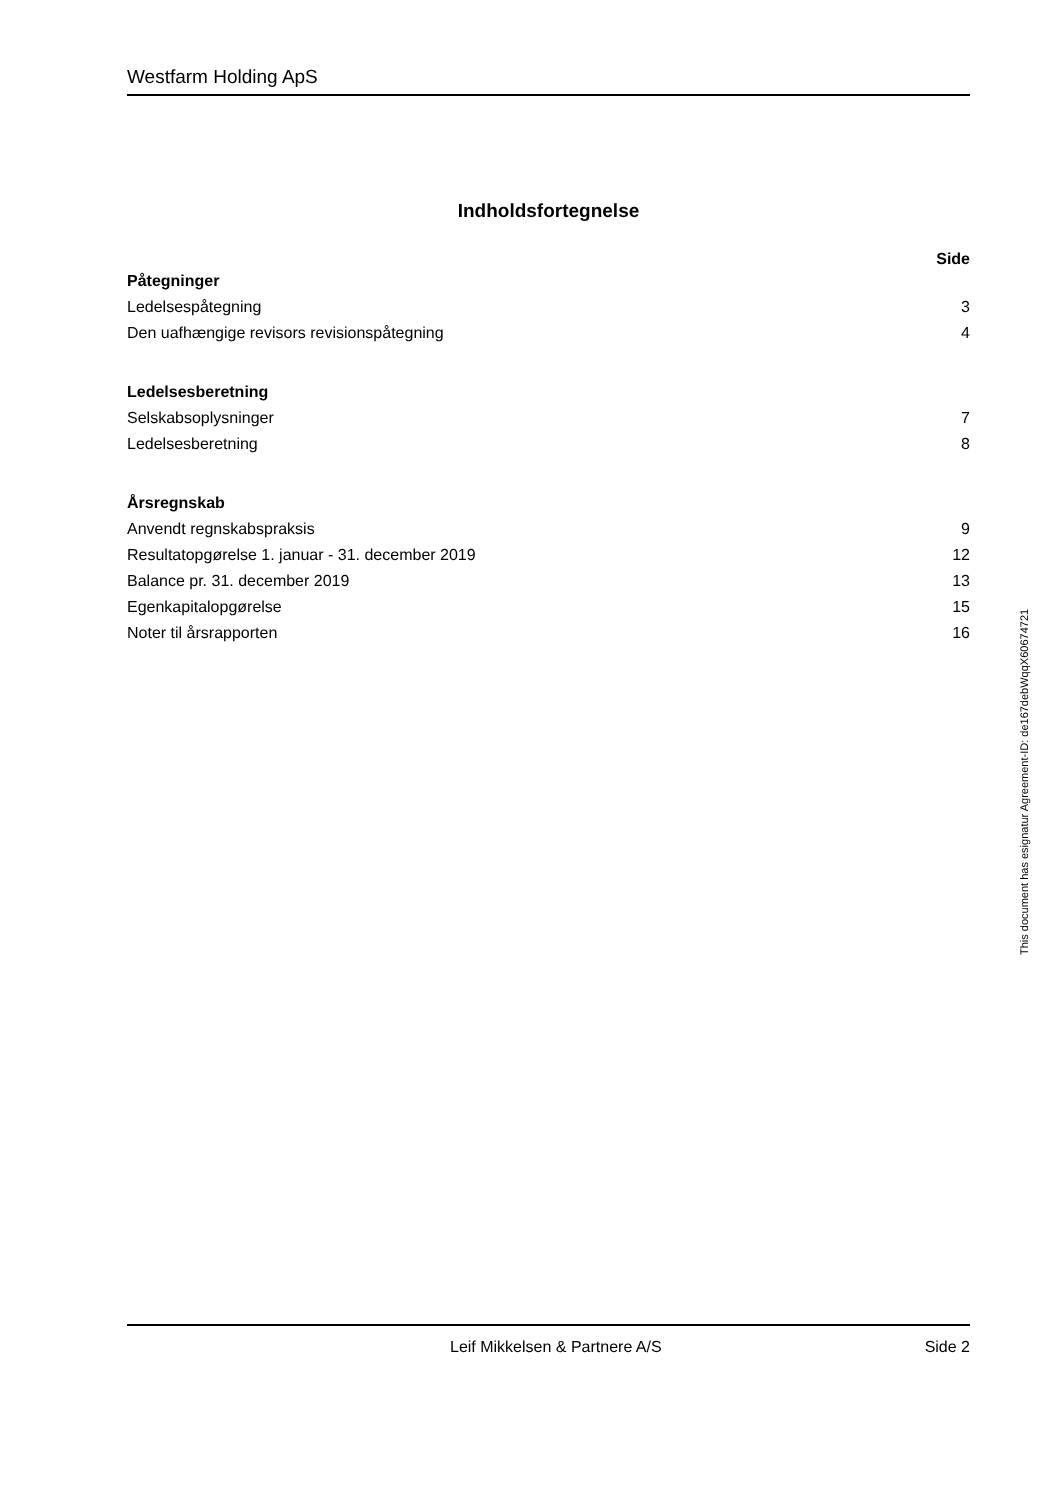Westfarm Holding ApS
Indholdsfortegnelse
Side
Påtegninger
Ledelsespåtegning 3
Den uafhængige revisors revisionspåtegning 4
Ledelsesberetning
Selskabsoplysninger 7
Ledelsesberetning 8
Årsregnskab
Anvendt regnskabspraksis 9
Resultatopgørelse 1. januar - 31. december 2019 12
Balance pr. 31. december 2019 13
Egenkapitalopgørelse 15
Noter til årsrapporten 16
Leif Mikkelsen & Partnere A/S Side 2
This document has esignatur Agreement-ID: de167debWqqX60674721